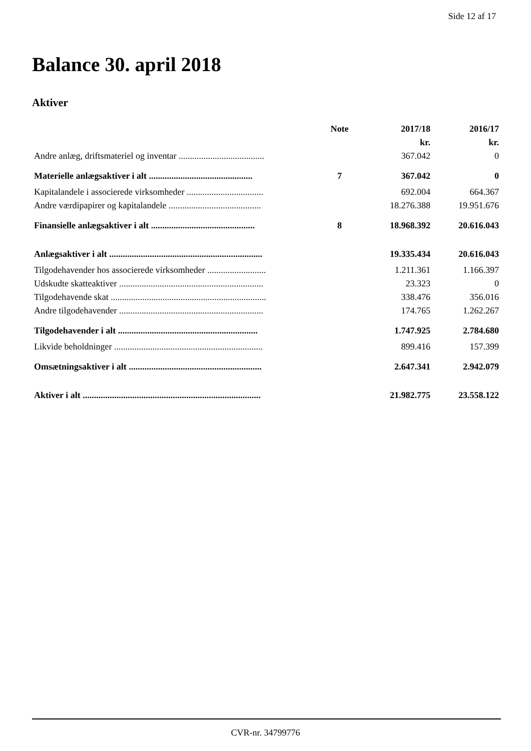Side 12 af 17
Balance 30. april 2018
Aktiver
| | Note | 2017/18 | 2016/17 |
| --- | --- | --- | --- |
| | | kr. | kr. |
| Andre anlæg, driftsmateriel og inventar ...................................... | | 367.042 | 0 |
| Materielle anlægsaktiver i alt .............................................. | 7 | 367.042 | 0 |
| Kapitalandele i associerede virksomheder .................................. | | 692.004 | 664.367 |
| Andre værdipapirer og kapitalandele ......................................... | | 18.276.388 | 19.951.676 |
| Finansielle anlægsaktiver i alt .............................................. | 8 | 18.968.392 | 20.616.043 |
| Anlægsaktiver i alt .................................................................... | | 19.335.434 | 20.616.043 |
| Tilgodehavender hos associerede virksomheder .......................... | | 1.211.361 | 1.166.397 |
| Udskudte skatteaktiver ................................................................ | | 23.323 | 0 |
| Tilgodehavende skat ..................................................................... | | 338.476 | 356.016 |
| Andre tilgodehavender ................................................................ | | 174.765 | 1.262.267 |
| Tilgodehavender i alt .............................................................. | | 1.747.925 | 2.784.680 |
| Likvide beholdninger .................................................................. | | 899.416 | 157.399 |
| Omsætningsaktiver i alt ........................................................... | | 2.647.341 | 2.942.079 |
| Aktiver i alt ............................................................................... | | 21.982.775 | 23.558.122 |
CVR-nr. 34799776